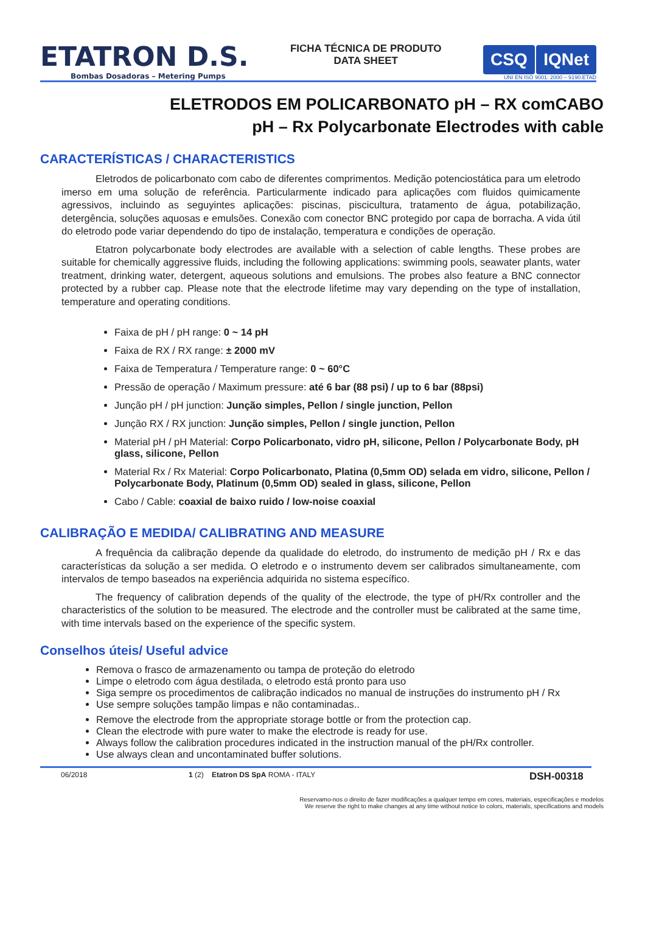ETATRON D.S.
Bombas Dosadoras – Metering Pumps
FICHA TÉCNICA DE PRODUTO
DATA SHEET
CSQ IQNet
UNI EN ISO 9001: 2000 – 9190.ETAD
ELETRODOS EM POLICARBONATO pH – RX comCABO
pH – Rx Polycarbonate Electrodes with cable
CARACTERÍSTICAS / CHARACTERISTICS
Eletrodos de policarbonato com cabo de diferentes comprimentos. Medição potenciostática para um eletrodo imerso em uma solução de referência. Particularmente indicado para aplicações com fluidos quimicamente agressivos, incluindo as seguyintes aplicações: piscinas, piscicultura, tratamento de água, potabilização, detergência, soluções aquosas e emulsões. Conexão com conector BNC protegido por capa de borracha. A vida útil do eletrodo pode variar dependendo do tipo de instalação, temperatura e condições de operação.
Etatron polycarbonate body electrodes are available with a selection of cable lengths. These probes are suitable for chemically aggressive fluids, including the following applications: swimming pools, seawater plants, water treatment, drinking water, detergent, aqueous solutions and emulsions. The probes also feature a BNC connector protected by a rubber cap. Please note that the electrode lifetime may vary depending on the type of installation, temperature and operating conditions.
Faixa de pH / pH range: 0 ~ 14 pH
Faixa de RX / RX range: ± 2000 mV
Faixa de Temperatura / Temperature range: 0 ~ 60°C
Pressão de operação / Maximum pressure: até 6 bar (88 psi) / up to 6 bar (88psi)
Junção pH / pH junction: Junção simples, Pellon / single junction, Pellon
Junção RX / RX junction: Junção simples, Pellon / single junction, Pellon
Material pH / pH Material: Corpo Policarbonato, vidro pH, silicone, Pellon / Polycarbonate Body, pH glass, silicone, Pellon
Material Rx / Rx Material: Corpo Policarbonato, Platina (0,5mm OD) selada em vidro, silicone, Pellon / Polycarbonate Body, Platinum (0,5mm OD) sealed in glass, silicone, Pellon
Cabo / Cable: coaxial de baixo ruido / low-noise coaxial
CALIBRAÇÃO E MEDIDA/ CALIBRATING AND MEASURE
A frequência da calibração depende da qualidade do eletrodo, do instrumento de medição pH / Rx e das características da solução a ser medida. O eletrodo e o instrumento devem ser calibrados simultaneamente, com intervalos de tempo baseados na experiência adquirida no sistema específico.
The frequency of calibration depends of the quality of the electrode, the type of pH/Rx controller and the characteristics of the solution to be measured. The electrode and the controller must be calibrated at the same time, with time intervals based on the experience of the specific system.
Conselhos úteis/ Useful advice
Remova o frasco de armazenamento ou tampa de proteção do eletrodo
Limpe o eletrodo com água destilada, o eletrodo está pronto para uso
Siga sempre os procedimentos de calibração indicados no manual de instruções do instrumento pH / Rx
Use sempre soluções tampão limpas e não contaminadas..
Remove the electrode from the appropriate storage bottle or from the protection cap.
Clean the electrode with pure water to make the electrode is ready for use.
Always follow the calibration procedures indicated in the instruction manual of the pH/Rx controller.
Use always clean and uncontaminated buffer solutions.
06/2018 1 (2) Etatron DS SpA ROMA - ITALY DSH-00318
Reservamo-nos o direito de fazer modificações a qualquer tempo em cores, materiais, especificações e modelos
We reserve the right to make changes at any time without notice to colors, materials, specifications and models